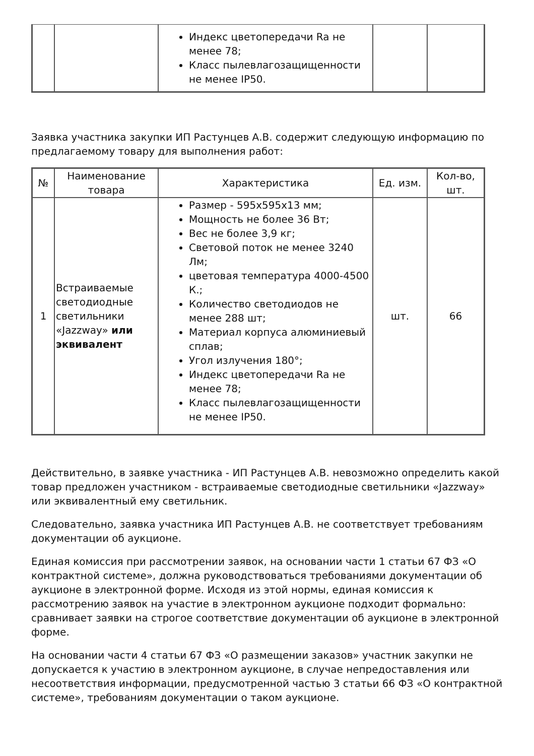| | | Индекс цветопередачи Ra не менее 78; Класс пылевлагозащищенности не менее IP50. | | |
Заявка участника закупки ИП Растунцев А.В. содержит следующую информацию по предлагаемому товару для выполнения работ:
| № | Наименование товара | Характеристика | Ед. изм. | Кол-во, шт. |
| --- | --- | --- | --- | --- |
| 1 | Встраиваемые светодиодные светильники «Jazzway» или эквивалент | Размер - 595x595x13 мм; Мощность не более 36 Вт; Вес не более 3,9 кг; Световой поток не менее 3240 Лм; цветовая температура 4000-4500 К.; Количество светодиодов не менее 288 шт; Материал корпуса алюминиевый сплав; Угол излучения 180°; Индекс цветопередачи Ra не менее 78; Класс пылевлагозащищенности не менее IP50. | шт. | 66 |
Действительно, в заявке участника - ИП Растунцев А.В. невозможно определить какой товар предложен участником - встраиваемые светодиодные светильники «Jazzway» или эквивалентный ему светильник.
Следовательно, заявка участника ИП Растунцев А.В. не соответствует требованиям документации об аукционе.
Единая комиссия при рассмотрении заявок, на основании части 1 статьи 67 ФЗ «О контрактной системе», должна руководствоваться требованиями документации об аукционе в электронной форме. Исходя из этой нормы, единая комиссия к рассмотрению заявок на участие в электронном аукционе подходит формально: сравнивает заявки на строгое соответствие документации об аукционе в электронной форме.
На основании части 4 статьи 67 ФЗ «О размещении заказов» участник закупки не допускается к участию в электронном аукционе, в случае непредоставления или несоответствия информации, предусмотренной частью 3 статьи 66 ФЗ «О контрактной системе», требованиям документации о таком аукционе.